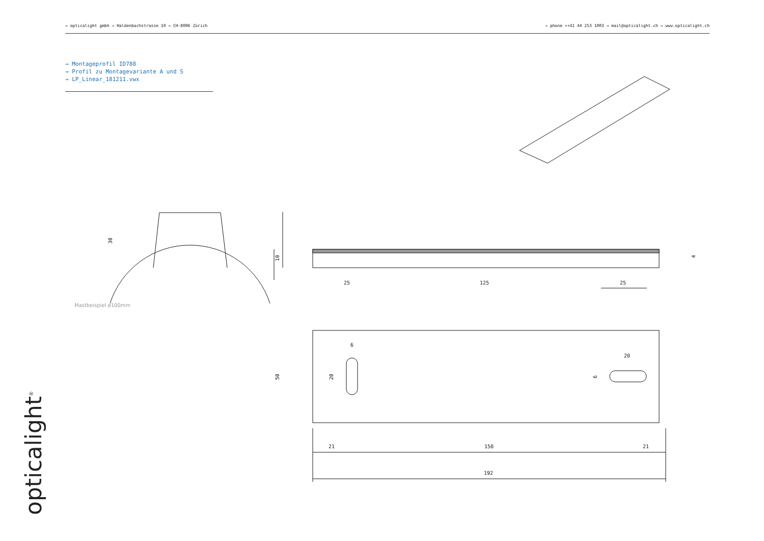→ opticalight gmbh → Haldenbachstrasse 10 → CH-8006 Zürich → phone ++41 44 253 1003 → mail@opticalight.ch → www.opticalight.ch
→ Montageprofil ID788
→ Profil zu Montagevariante A und S
→ LP_Linear_181211.vwx
30
10
25
125
25
4
50
6
20
20
6
21
150
21
192
Mastbeispiel ø100mm
opticalight<sup>®</sup>